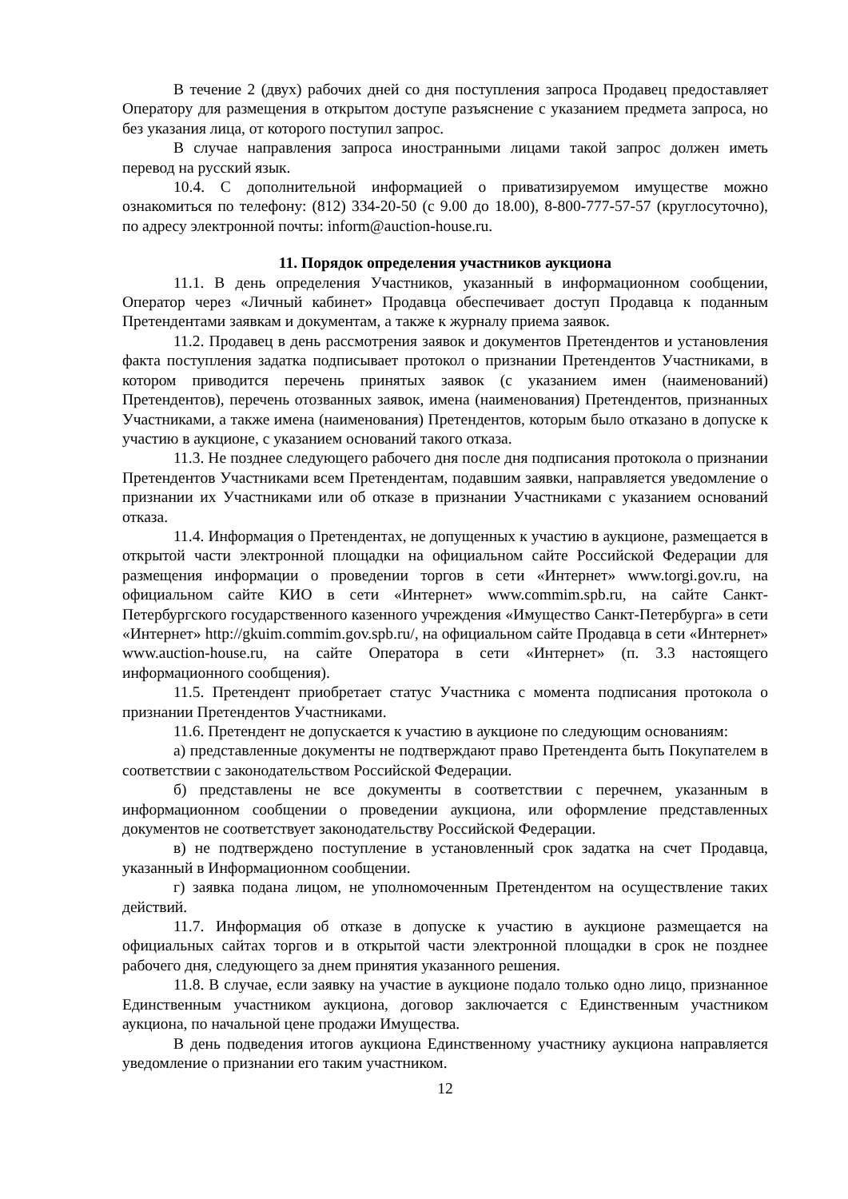В течение 2 (двух) рабочих дней со дня поступления запроса Продавец предоставляет Оператору для размещения в открытом доступе разъяснение с указанием предмета запроса, но без указания лица, от которого поступил запрос.
В случае направления запроса иностранными лицами такой запрос должен иметь перевод на русский язык.
10.4. С дополнительной информацией о приватизируемом имуществе можно ознакомиться по телефону: (812) 334-20-50 (с 9.00 до 18.00), 8-800-777-57-57 (круглосуточно), по адресу электронной почты: inform@auction-house.ru.
11. Порядок определения участников аукциона
11.1. В день определения Участников, указанный в информационном сообщении, Оператор через «Личный кабинет» Продавца обеспечивает доступ Продавца к поданным Претендентами заявкам и документам, а также к журналу приема заявок.
11.2. Продавец в день рассмотрения заявок и документов Претендентов и установления факта поступления задатка подписывает протокол о признании Претендентов Участниками, в котором приводится перечень принятых заявок (с указанием имен (наименований) Претендентов), перечень отозванных заявок, имена (наименования) Претендентов, признанных Участниками, а также имена (наименования) Претендентов, которым было отказано в допуске к участию в аукционе, с указанием оснований такого отказа.
11.3. Не позднее следующего рабочего дня после дня подписания протокола о признании Претендентов Участниками всем Претендентам, подавшим заявки, направляется уведомление о признании их Участниками или об отказе в признании Участниками с указанием оснований отказа.
11.4. Информация о Претендентах, не допущенных к участию в аукционе, размещается в открытой части электронной площадки на официальном сайте Российской Федерации для размещения информации о проведении торгов в сети «Интернет» www.torgi.gov.ru, на официальном сайте КИО в сети «Интернет» www.commim.spb.ru, на сайте Санкт-Петербургского государственного казенного учреждения «Имущество Санкт-Петербурга» в сети «Интернет» http://gkuim.commim.gov.spb.ru/, на официальном сайте Продавца в сети «Интернет» www.auction-house.ru, на сайте Оператора в сети «Интернет» (п. 3.3 настоящего информационного сообщения).
11.5. Претендент приобретает статус Участника с момента подписания протокола о признании Претендентов Участниками.
11.6. Претендент не допускается к участию в аукционе по следующим основаниям:
а) представленные документы не подтверждают право Претендента быть Покупателем в соответствии с законодательством Российской Федерации.
б) представлены не все документы в соответствии с перечнем, указанным в информационном сообщении о проведении аукциона, или оформление представленных документов не соответствует законодательству Российской Федерации.
в) не подтверждено поступление в установленный срок задатка на счет Продавца, указанный в Информационном сообщении.
г) заявка подана лицом, не уполномоченным Претендентом на осуществление таких действий.
11.7. Информация об отказе в допуске к участию в аукционе размещается на официальных сайтах торгов и в открытой части электронной площадки в срок не позднее рабочего дня, следующего за днем принятия указанного решения.
11.8. В случае, если заявку на участие в аукционе подало только одно лицо, признанное Единственным участником аукциона, договор заключается с Единственным участником аукциона, по начальной цене продажи Имущества.
В день подведения итогов аукциона Единственному участнику аукциона направляется уведомление о признании его таким участником.
12